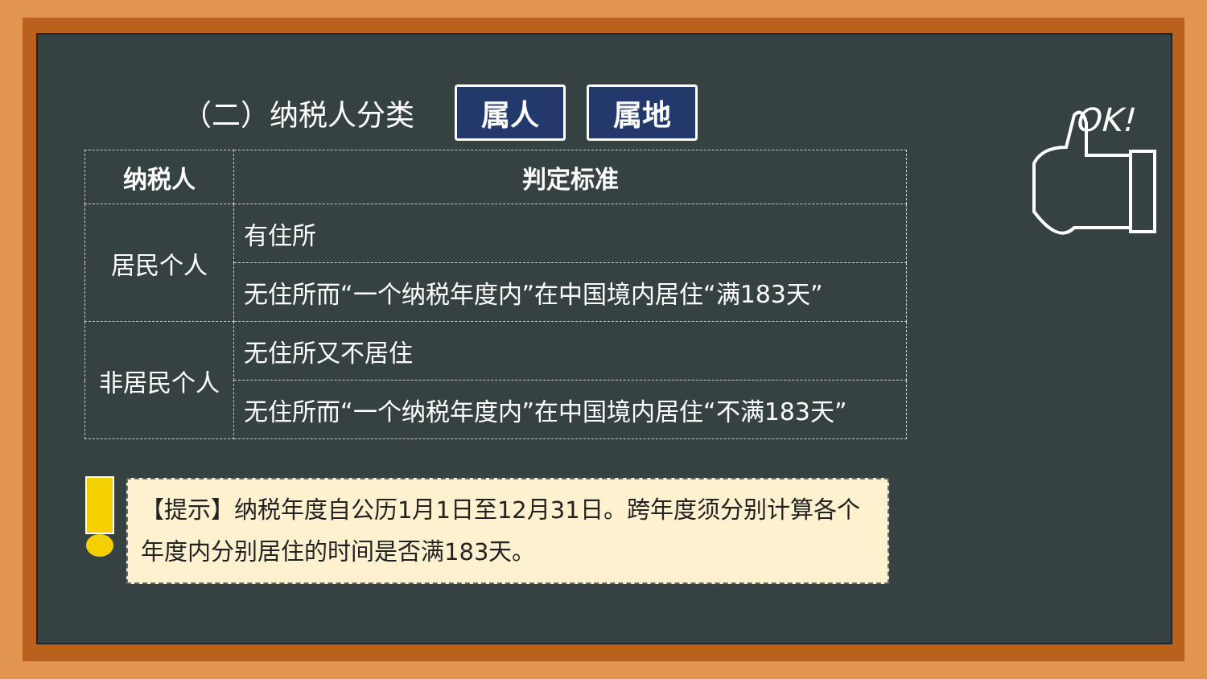（二）纳税人分类
属人 属地
| 纳税人 | 判定标准 |
| --- | --- |
| 居民个人 | 有住所 |
| | 无住所而“一个纳税年度内”在中国境内居住“满183天” |
| 非居民个人 | 无住所又不居住 |
| | 无住所而“一个纳税年度内”在中国境内居住“不满183天” |
【提示】纳税年度自公历1月1日至12月31日。跨年度须分别计算各个年度内分别居住的时间是否满183天。
OK!